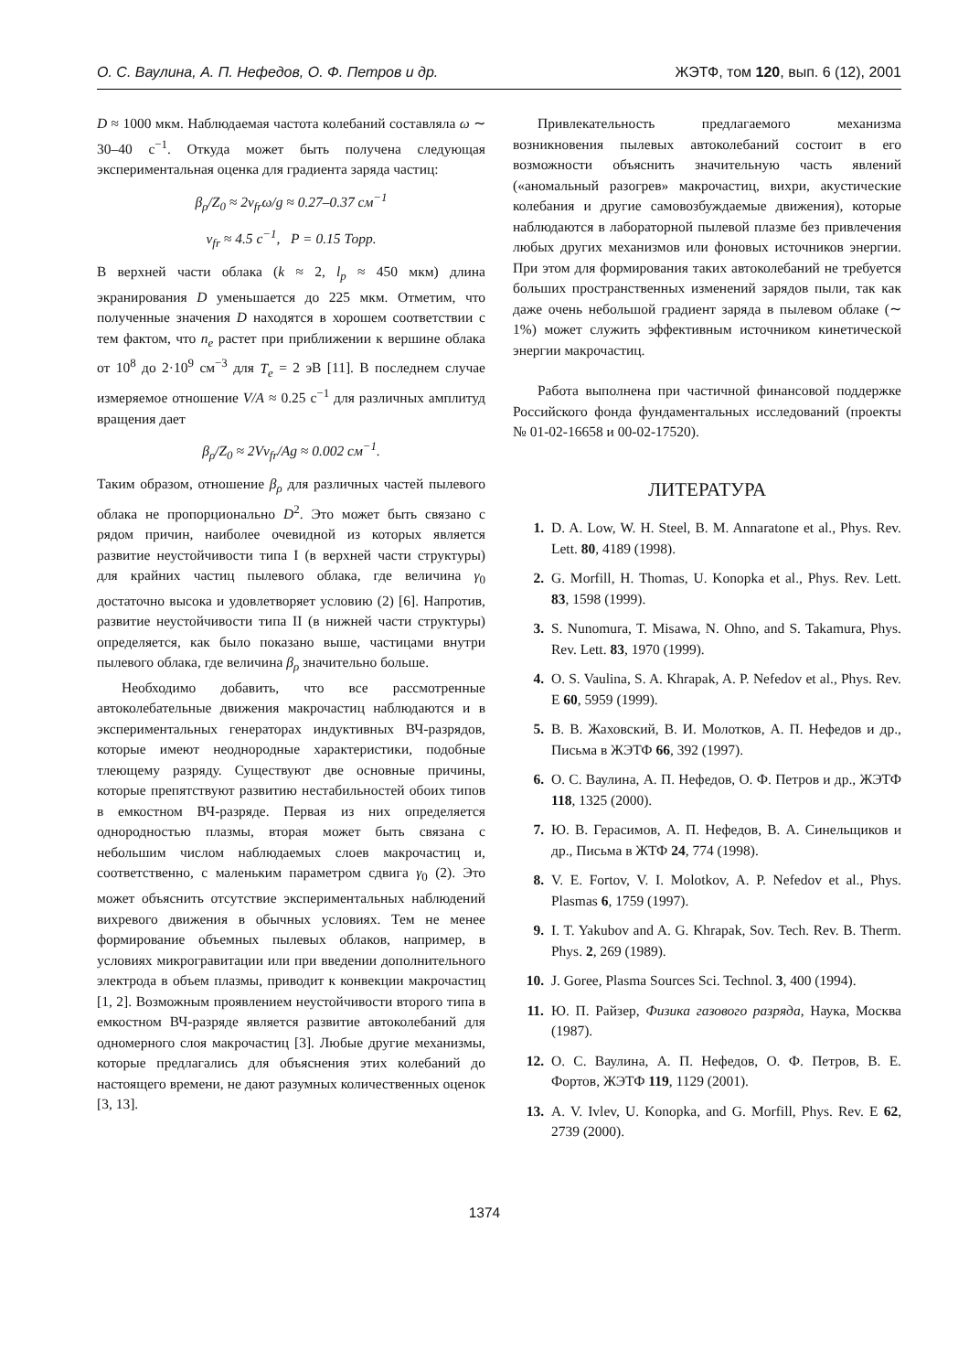О. С. Ваулина, А. П. Нефедов, О. Ф. Петров и др. ЖЭТФ, том 120, вып. 6 (12), 2001
D ≈ 1000 мкм. Наблюдаемая частота колебаний составляла ω ∼ 30–40 с<sup>−1</sup>. Откуда может быть получена следующая экспериментальная оценка для градиента заряда частиц:
β<sub>ρ</sub>/Z<sub>0</sub> ≈ 2ν<sub>fr</sub>ω/g ≈ 0.27–0.37 см<sup>−1</sup>
ν<sub>fr</sub> ≈ 4.5 с<sup>−1</sup>, P = 0.15 Торр.
В верхней части облака (k ≈ 2, l<sub>p</sub> ≈ 450 мкм) длина экранирования D уменьшается до 225 мкм. Отметим, что полученные значения D находятся в хорошем соответствии с тем фактом, что n<sub>e</sub> растет при приближении к вершине облака от 10<sup>8</sup> до 2·10<sup>9</sup> см<sup>−3</sup> для T<sub>e</sub> = 2 эВ [11]. В последнем случае измеряемое отношение V/A ≈ 0.25 с<sup>−1</sup> для различных амплитуд вращения дает
β<sub>ρ</sub>/Z<sub>0</sub> ≈ 2Vν<sub>fr</sub>/Ag ≈ 0.002 см<sup>−1</sup>.
Таким образом, отношение β<sub>ρ</sub> для различных частей пылевого облака не пропорционально D<sup>2</sup>. Это может быть связано с рядом причин, наиболее очевидной из которых является развитие неустойчивости типа I (в верхней части структуры) для крайних частиц пылевого облака, где величина γ<sub>0</sub> достаточно высока и удовлетворяет условию (2) [6]. Напротив, развитие неустойчивости типа II (в нижней части структуры) определяется, как было показано выше, частицами внутри пылевого облака, где величина β<sub>ρ</sub> значительно больше.
Необходимо добавить, что все рассмотренные автоколебательные движения макрочастиц наблюдаются и в экспериментальных генераторах индуктивных ВЧ-разрядов, которые имеют неоднородные характеристики, подобные тлеющему разряду. Существуют две основные причины, которые препятствуют развитию нестабильностей обоих типов в емкостном ВЧ-разряде. Первая из них определяется однородностью плазмы, вторая может быть связана с небольшим числом наблюдаемых слоев макрочастиц и, соответственно, с маленьким параметром сдвига γ<sub>0</sub> (2). Это может объяснить отсутствие экспериментальных наблюдений вихревого движения в обычных условиях. Тем не менее формирование объемных пылевых облаков, например, в условиях микрогравитации или при введении дополнительного электрода в объем плазмы, приводит к конвекции макрочастиц [1, 2]. Возможным проявлением неустойчивости второго типа в емкостном ВЧ-разряде является развитие автоколебаний для одномерного слоя макрочастиц [3]. Любые другие механизмы, которые предлагались для объяснения этих колебаний до настоящего времени, не дают разумных количественных оценок [3, 13].
Привлекательность предлагаемого механизма возникновения пылевых автоколебаний состоит в его возможности объяснить значительную часть явлений («аномальный разогрев» макрочастиц, вихри, акустические колебания и другие самовозбуждаемые движения), которые наблюдаются в лабораторной пылевой плазме без привлечения любых других механизмов или фоновых источников энергии. При этом для формирования таких автоколебаний не требуется больших пространственных изменений зарядов пыли, так как даже очень небольшой градиент заряда в пылевом облаке (∼ 1%) может служить эффективным источником кинетической энергии макрочастиц.
Работа выполнена при частичной финансовой поддержке Российского фонда фундаментальных исследований (проекты № 01-02-16658 и 00-02-17520).
ЛИТЕРАТУРА
1. D. A. Low, W. H. Steel, B. M. Annaratone et al., Phys. Rev. Lett. 80, 4189 (1998).
2. G. Morfill, H. Thomas, U. Konopka et al., Phys. Rev. Lett. 83, 1598 (1999).
3. S. Nunomura, T. Misawa, N. Ohno, and S. Takamura, Phys. Rev. Lett. 83, 1970 (1999).
4. O. S. Vaulina, S. A. Khrapak, A. P. Nefedov et al., Phys. Rev. E 60, 5959 (1999).
5. В. В. Жаховский, В. И. Молотков, А. П. Нефедов и др., Письма в ЖЭТФ 66, 392 (1997).
6. О. С. Ваулина, А. П. Нефедов, О. Ф. Петров и др., ЖЭТФ 118, 1325 (2000).
7. Ю. В. Герасимов, А. П. Нефедов, В. А. Синельщиков и др., Письма в ЖТФ 24, 774 (1998).
8. V. E. Fortov, V. I. Molotkov, A. P. Nefedov et al., Phys. Plasmas 6, 1759 (1997).
9. I. T. Yakubov and A. G. Khrapak, Sov. Tech. Rev. B. Therm. Phys. 2, 269 (1989).
10. J. Goree, Plasma Sources Sci. Technol. 3, 400 (1994).
11. Ю. П. Райзер, Физика газового разряда, Наука, Москва (1987).
12. О. С. Ваулина, А. П. Нефедов, О. Ф. Петров, В. Е. Фортов, ЖЭТФ 119, 1129 (2001).
13. A. V. Ivlev, U. Konopka, and G. Morfill, Phys. Rev. E 62, 2739 (2000).
1374